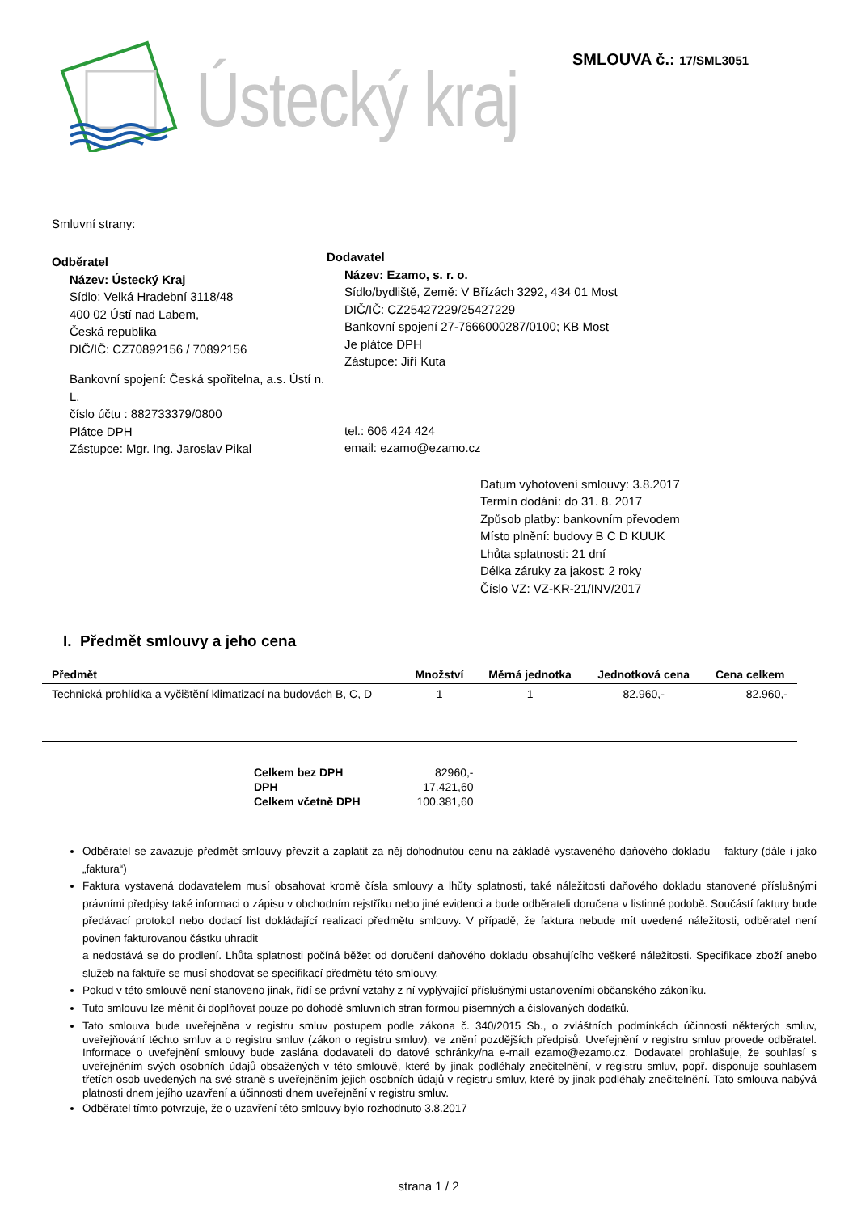Ústecký kraj
SMLOUVA č.: 17/SML3051
Smluvní strany:
Odběratel
Název: Ústecký Kraj
Sídlo: Velká Hradební 3118/48
400 02 Ústí nad Labem,
Česká republika
DIČ/IČ: CZ70892156 / 70892156
Bankovní spojení: Česká spořitelna, a.s. Ústí n. L.
číslo účtu : 882733379/0800
Plátce DPH
Zástupce: Mgr. Ing. Jaroslav Pikal
Dodavatel
Název: Ezamo, s. r. o.
Sídlo/bydliště, Země: V Břízách 3292, 434 01 Most
DIČ/IČ: CZ25427229/25427229
Bankovní spojení 27-7666000287/0100; KB Most
Je plátce DPH
Zástupce: Jiří Kuta
tel.: 606 424 424
email: ezamo@ezamo.cz
Datum vyhotovení smlouvy: 3.8.2017
Termín dodání: do 31. 8. 2017
Způsob platby: bankovním převodem
Místo plnění: budovy B C D KUUK
Lhůta splatnosti: 21 dní
Délka záruky za jakost: 2 roky
Číslo VZ: VZ-KR-21/INV/2017
I. Předmět smlouvy a jeho cena
| Předmět | Množství | Měrná jednotka | Jednotková cena | Cena celkem |
| --- | --- | --- | --- | --- |
| Technická prohlídka a vyčištění klimatizací na budovách B, C, D | 1 | 1 | 82.960,- | 82.960,- |
| Celkem bez DPH | 82960,- |
| DPH | 17.421,60 |
| Celkem včetně DPH | 100.381,60 |
Odběratel se zavazuje předmět smlouvy převzít a zaplatit za něj dohodnutou cenu na základě vystaveného daňového dokladu – faktury (dále i jako „faktura“)
Faktura vystavená dodavatelem musí obsahovat kromě čísla smlouvy a lhůty splatnosti, také náležitosti daňového dokladu stanovené příslušnými právními předpisy také informaci o zápisu v obchodním rejstříku nebo jiné evidenci a bude odběrateli doručena v listinné podobě. Součástí faktury bude předávací protokol nebo dodací list dokládající realizaci předmětu smlouvy. V případě, že faktura nebude mít uvedené náležitosti, odběratel není povinen fakturovanou částku uhradit
a nedostává se do prodlení. Lhůta splatnosti počíná běžet od doručení daňového dokladu obsahujícího veškeré náležitosti. Specifikace zboží anebo služeb na faktuře se musí shodovat se specifikací předmětu této smlouvy.
Pokud v této smlouvě není stanoveno jinak, řídí se právní vztahy z ní vyplývající příslušnými ustanoveními občanského zákoníku.
Tuto smlouvu lze měnit či doplňovat pouze po dohodě smluvních stran formou písemných a číslovaných dodatků.
Tato smlouva bude uveřejněna v registru smluv postupem podle zákona č. 340/2015 Sb., o zvláštních podmínkách účinnosti některých smluv, uveřejňování těchto smluv a o registru smluv (zákon o registru smluv), ve znění pozdějších předpisů. Uveřejnění v registru smluv provede odběratel. Informace o uveřejnění smlouvy bude zaslána dodavateli do datové schránky/na e-mail ezamo@ezamo.cz. Dodavatel prohlašuje, že souhlasí s uveřejněním svých osobních údajů obsažených v této smlouvě, které by jinak podléhaly znečitelnění, v registru smluv, popř. disponuje souhlasem třetích osob uvedených na své straně s uveřejněním jejich osobních údajů v registru smluv, které by jinak podléhaly znečitelnění. Tato smlouva nabývá platnosti dnem jejího uzavření a účinnosti dnem uveřejnění v registru smluv.
Odběratel tímto potvrzuje, že o uzavření této smlouvy bylo rozhodnuto 3.8.2017
strana 1 / 2